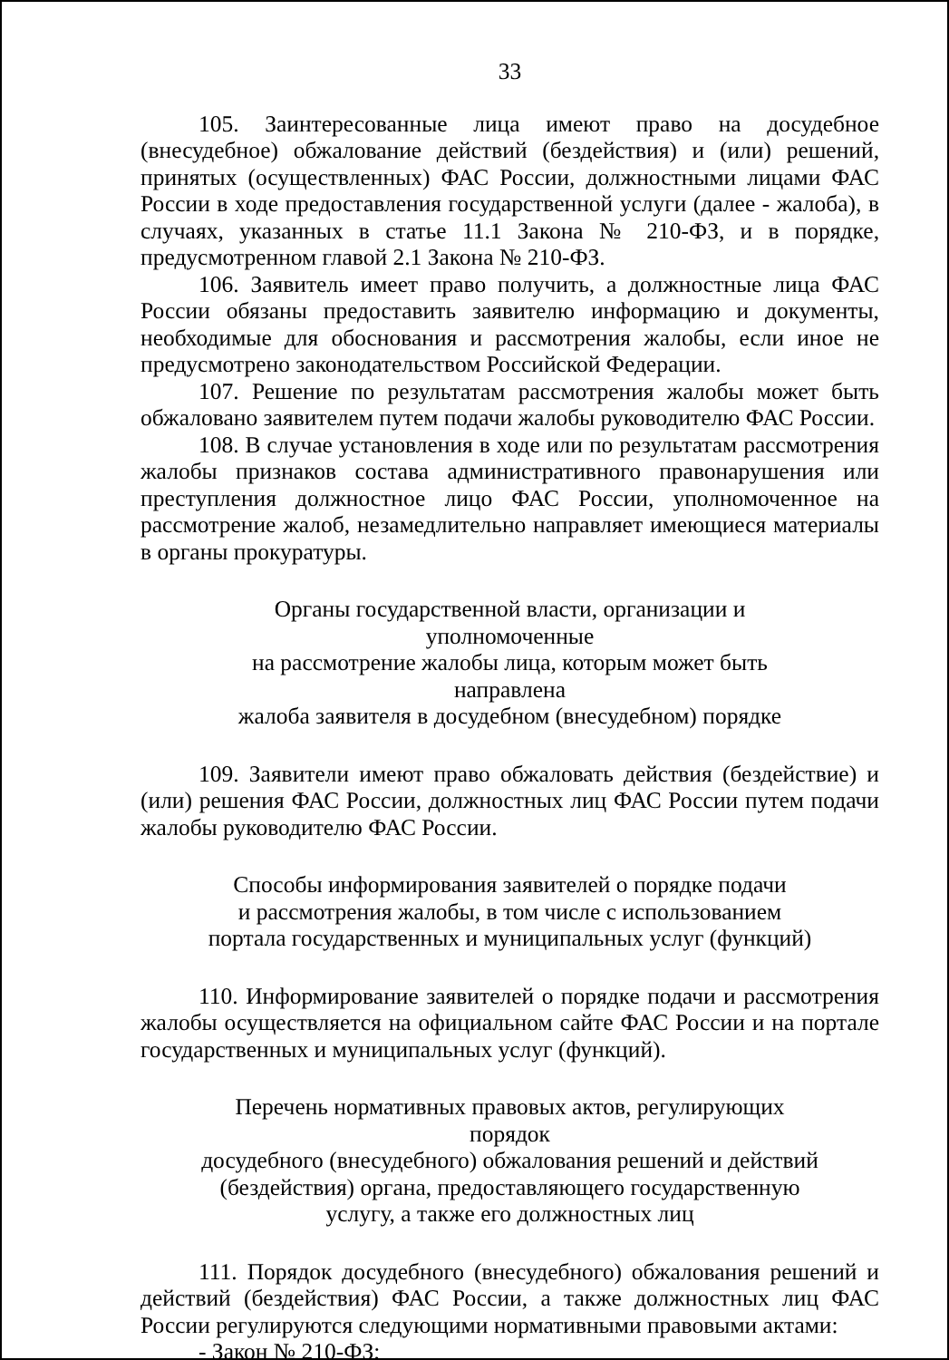33
105. Заинтересованные лица имеют право на досудебное (внесудебное) обжалование действий (бездействия) и (или) решений, принятых (осуществленных) ФАС России, должностными лицами ФАС России в ходе предоставления государственной услуги (далее - жалоба), в случаях, указанных в статье 11.1 Закона № 210-ФЗ, и в порядке, предусмотренном главой 2.1 Закона № 210-ФЗ.
106. Заявитель имеет право получить, а должностные лица ФАС России обязаны предоставить заявителю информацию и документы, необходимые для обоснования и рассмотрения жалобы, если иное не предусмотрено законодательством Российской Федерации.
107. Решение по результатам рассмотрения жалобы может быть обжаловано заявителем путем подачи жалобы руководителю ФАС России.
108. В случае установления в ходе или по результатам рассмотрения жалобы признаков состава административного правонарушения или преступления должностное лицо ФАС России, уполномоченное на рассмотрение жалоб, незамедлительно направляет имеющиеся материалы в органы прокуратуры.
Органы государственной власти, организации и уполномоченные
на рассмотрение жалобы лица, которым может быть направлена
жалоба заявителя в досудебном (внесудебном) порядке
109. Заявители имеют право обжаловать действия (бездействие) и (или) решения ФАС России, должностных лиц ФАС России путем подачи жалобы руководителю ФАС России.
Способы информирования заявителей о порядке подачи
и рассмотрения жалобы, в том числе с использованием
портала государственных и муниципальных услуг (функций)
110. Информирование заявителей о порядке подачи и рассмотрения жалобы осуществляется на официальном сайте ФАС России и на портале государственных и муниципальных услуг (функций).
Перечень нормативных правовых актов, регулирующих порядок
досудебного (внесудебного) обжалования решений и действий
(бездействия) органа, предоставляющего государственную
услугу, а также его должностных лиц
111. Порядок досудебного (внесудебного) обжалования решений и действий (бездействия) ФАС России, а также должностных лиц ФАС России регулируются следующими нормативными правовыми актами:
- Закон № 210-ФЗ;